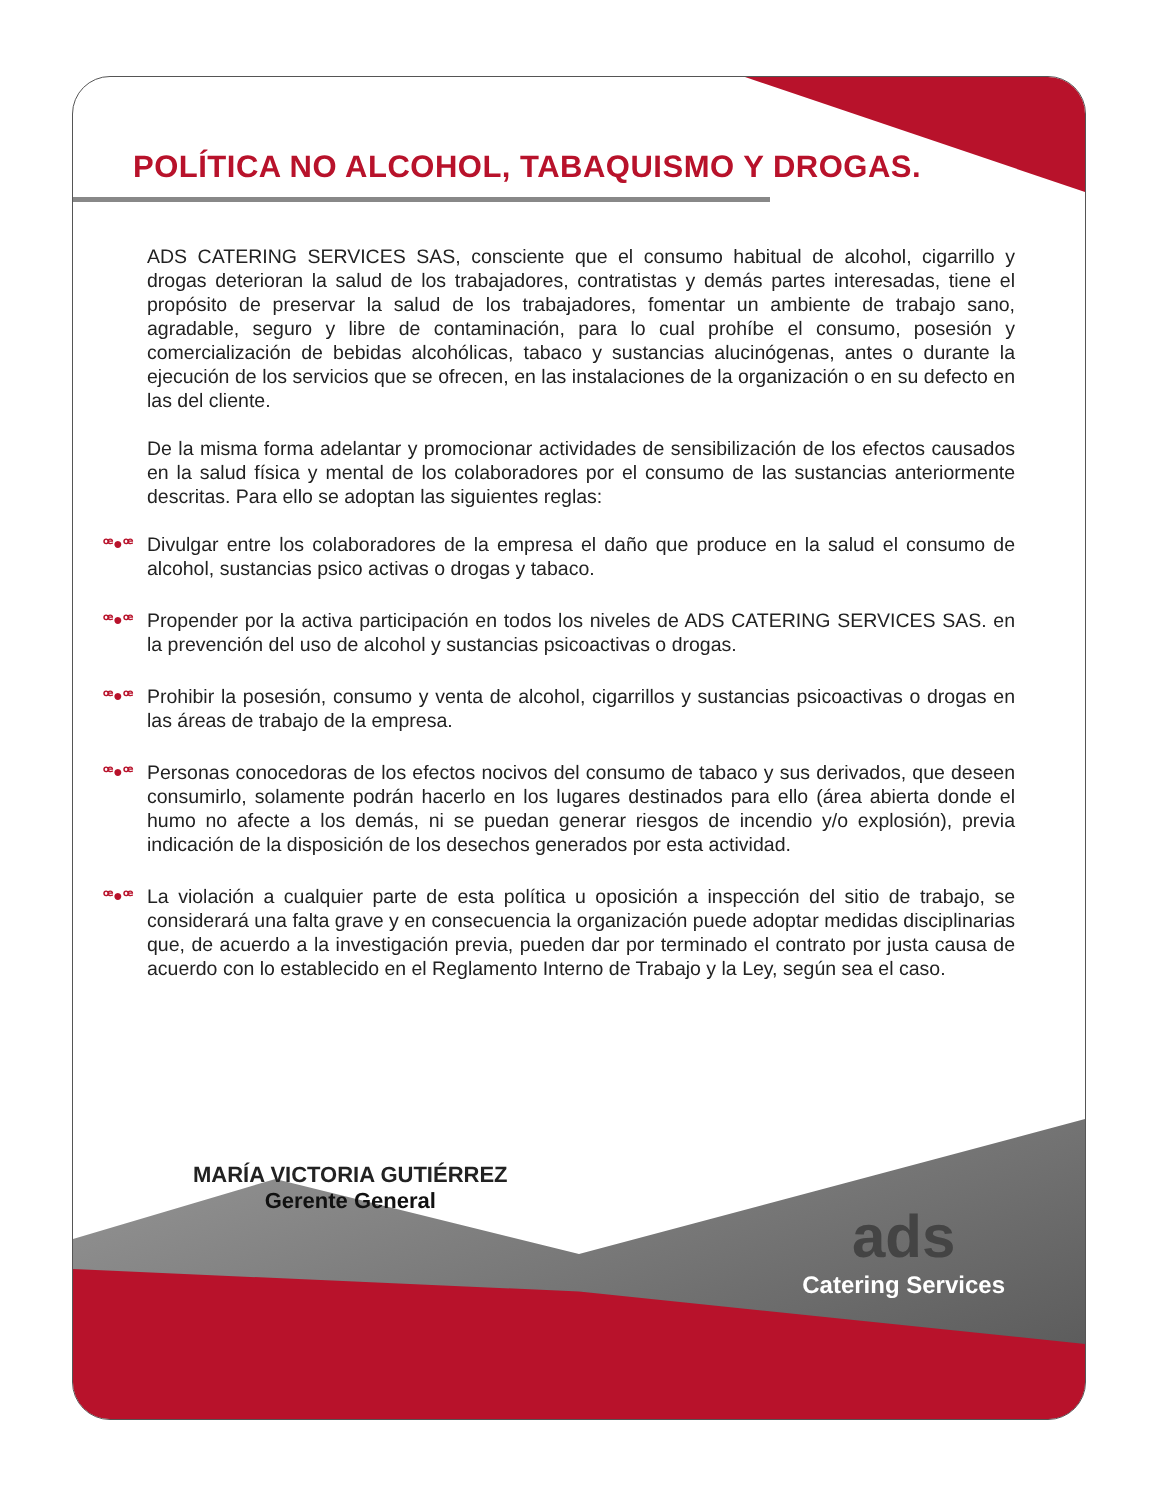POLÍTICA NO ALCOHOL, TABAQUISMO Y DROGAS.
ADS CATERING SERVICES SAS, consciente que el consumo habitual de alcohol, cigarrillo y drogas deterioran la salud de los trabajadores, contratistas y demás partes interesadas, tiene el propósito de preservar la salud de los trabajadores, fomentar un ambiente de trabajo sano, agradable, seguro y libre de contaminación, para lo cual prohíbe el consumo, posesión y comercialización de bebidas alcohólicas, tabaco y sustancias alucinógenas, antes o durante la ejecución de los servicios que se ofrecen, en las instalaciones de la organización o en su defecto en las del cliente.
De la misma forma adelantar y promocionar actividades de sensibilización de los efectos causados en la salud física y mental de los colaboradores por el consumo de las sustancias anteriormente descritas. Para ello se adoptan las siguientes reglas:
ꟹ●ꟹ Divulgar entre los colaboradores de la empresa el daño que produce en la salud el consumo de alcohol, sustancias psico activas o drogas y tabaco.
ꟹ●ꟹ Propender por la activa participación en todos los niveles de ADS CATERING SERVICES SAS. en la prevención del uso de alcohol y sustancias psicoactivas o drogas.
ꟹ●ꟹ Prohibir la posesión, consumo y venta de alcohol, cigarrillos y sustancias psicoactivas o drogas en las áreas de trabajo de la empresa.
ꟹ●ꟹ Personas conocedoras de los efectos nocivos del consumo de tabaco y sus derivados, que deseen consumirlo, solamente podrán hacerlo en los lugares destinados para ello (área abierta donde el humo no afecte a los demás, ni se puedan generar riesgos de incendio y/o explosión), previa indicación de la disposición de los desechos generados por esta actividad.
ꟹ●ꟹ La violación a cualquier parte de esta política u oposición a inspección del sitio de trabajo, se considerará una falta grave y en consecuencia la organización puede adoptar medidas disciplinarias que, de acuerdo a la investigación previa, pueden dar por terminado el contrato por justa causa de acuerdo con lo establecido en el Reglamento Interno de Trabajo y la Ley, según sea el caso.
MARÍA VICTORIA GUTIÉRREZ
Gerente General
ads
Catering Services